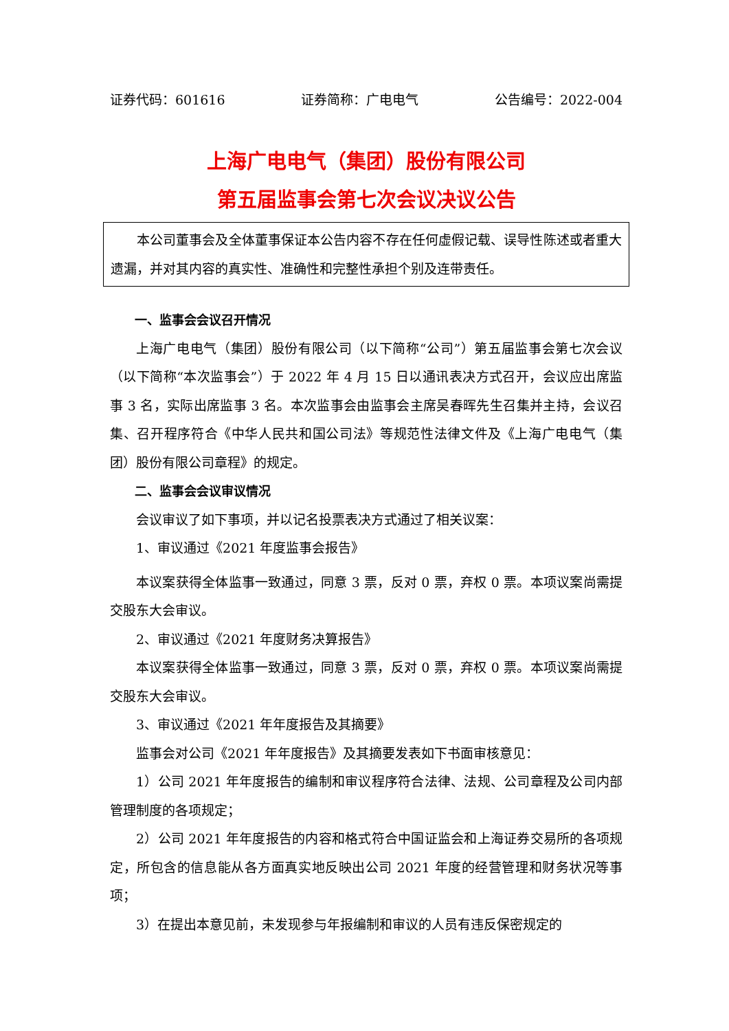证券代码：601616 证券简称：广电电气 公告编号：2022-004
上海广电电气（集团）股份有限公司
第五届监事会第七次会议决议公告
本公司董事会及全体董事保证本公告内容不存在任何虚假记载、误导性陈述或者重大遗漏，并对其内容的真实性、准确性和完整性承担个别及连带责任。
一、监事会会议召开情况
上海广电电气（集团）股份有限公司（以下简称“公司”）第五届监事会第七次会议（以下简称“本次监事会”）于 2022 年 4 月 15 日以通讯表决方式召开，会议应出席监事 3 名，实际出席监事 3 名。本次监事会由监事会主席吴春晖先生召集并主持，会议召集、召开程序符合《中华人民共和国公司法》等规范性法律文件及《上海广电电气（集团）股份有限公司章程》的规定。
二、监事会会议审议情况
会议审议了如下事项，并以记名投票表决方式通过了相关议案：
1、审议通过《2021 年度监事会报告》
本议案获得全体监事一致通过，同意 3 票，反对 0 票，弃权 0 票。本项议案尚需提交股东大会审议。
2、审议通过《2021 年度财务决算报告》
本议案获得全体监事一致通过，同意 3 票，反对 0 票，弃权 0 票。本项议案尚需提交股东大会审议。
3、审议通过《2021 年年度报告及其摘要》
监事会对公司《2021 年年度报告》及其摘要发表如下书面审核意见：
1）公司 2021 年年度报告的编制和审议程序符合法律、法规、公司章程及公司内部管理制度的各项规定；
2）公司 2021 年年度报告的内容和格式符合中国证监会和上海证券交易所的各项规定，所包含的信息能从各方面真实地反映出公司 2021 年度的经营管理和财务状况等事项；
3）在提出本意见前，未发现参与年报编制和审议的人员有违反保密规定的